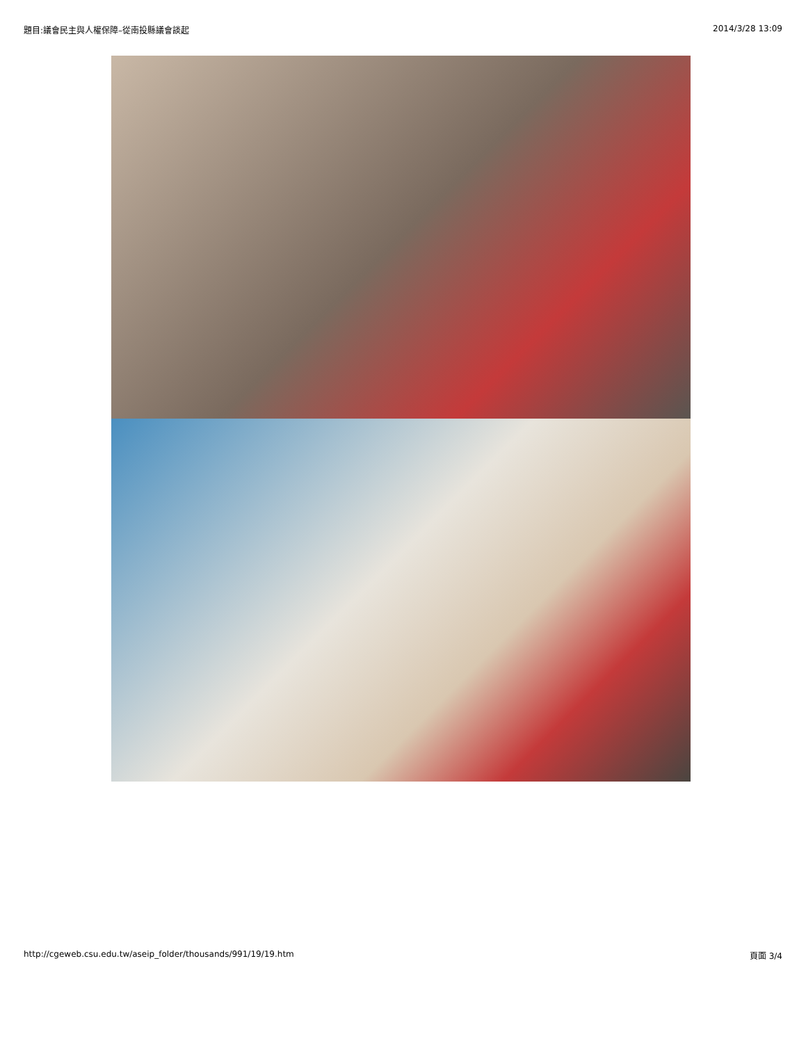題目:議會民主與人權保障–從南投縣議會談起 2014/3/28 13:09
http://cgeweb.csu.edu.tw/aseip_folder/thousands/991/19/19.htm 頁面 3/4